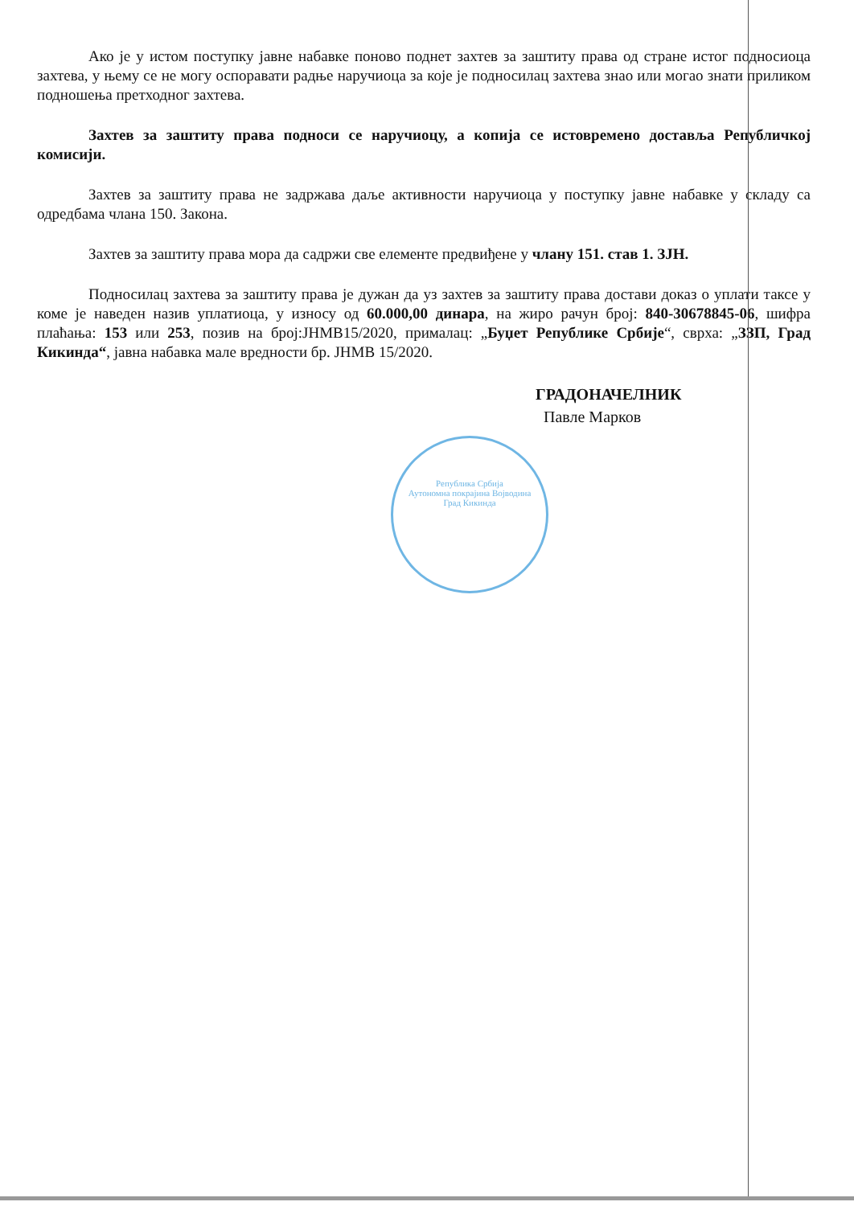Ако је у истом поступку јавне набавке поново поднет захтев за заштиту права од стране истог подносиоца захтева, у њему се не могу оспоравати радње наручиоца за које је подносилац захтева знао или могао знати приликом подношења претходног захтева.
Захтев за заштиту права подноси се наручиоцу, а копија се истовремено доставља Републичкој комисији.
Захтев за заштиту права не задржава даље активности наручиоца у поступку јавне набавке у складу са одредбама члана 150. Закона.
Захтев за заштиту права мора да садржи све елементе предвиђене у члану 151. став 1. ЗЈН.
Подносилац захтева за заштиту права је дужан да уз захтев за заштиту права достави доказ о уплати таксе у коме је наведен назив уплатиоца, у износу од 60.000,00 динара, на жиро рачун број: 840-30678845-06, шифра плаћања: 153 или 253, позив на број:ЈНМВ15/2020, прималац: „Буџет Републике Србије“, сврха: „ЗЗП, Град Кикинда“, јавна набавка мале вредности бр. ЈНМВ 15/2020.
ГРАДОНАЧЕЛНИК
Павле Марков
Република Србија
Аутономна покрајина Војводина
Град Кикинда